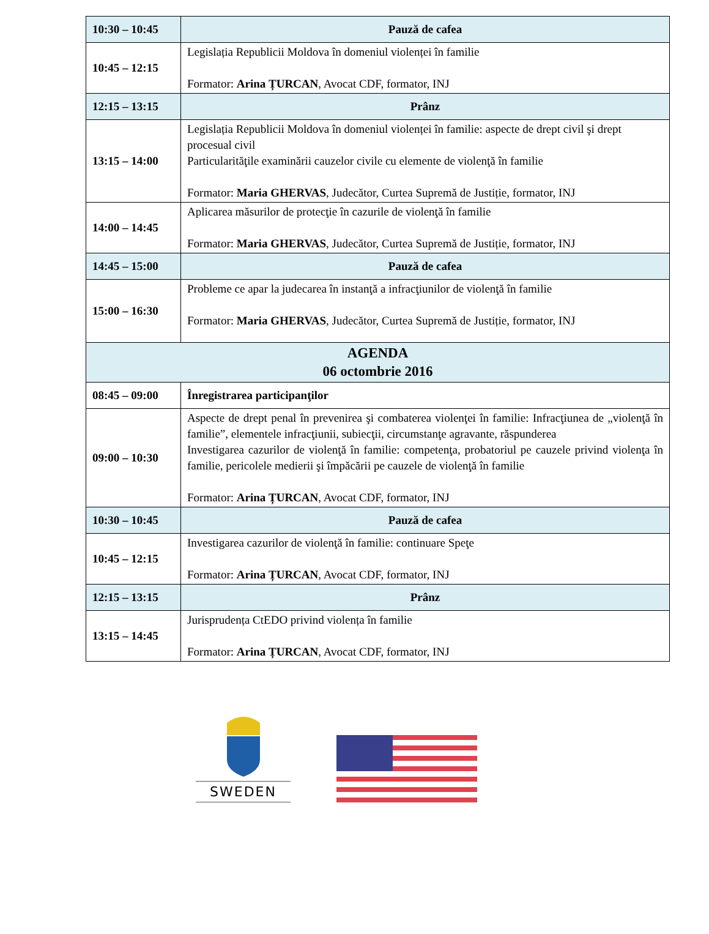| 10:30 – 10:45 | Pauză de cafea |
| 10:45 – 12:15 | Legislația Republicii Moldova în domeniul violenței în familie Formator: Arina ȚURCAN , Avocat CDF, formator, INJ |
| 12:15 – 13:15 | Prânz |
| 13:15 – 14:00 | Legislația Republicii Moldova în domeniul violenței în familie: aspecte de drept civil şi drept procesual civil Particularităţile examinării cauzelor civile cu elemente de violenţă în familie Formator: Maria GHERVAS , Judecător, Curtea Supremă de Justiție, formator, INJ |
| 14:00 – 14:45 | Aplicarea măsurilor de protecţie în cazurile de violenţă în familie Formator: Maria GHERVAS , Judecător, Curtea Supremă de Justiție, formator, INJ |
| 14:45 – 15:00 | Pauză de cafea |
| 15:00 – 16:30 | Probleme ce apar la judecarea în instanţă a infracţiunilor de violenţă în familie Formator: Maria GHERVAS , Judecător, Curtea Supremă de Justiție, formator, INJ |
| AGENDA 06 octombrie 2016 | |
| 08:45 – 09:00 | Înregistrarea participanţilor |
| 09:00 – 10:30 | Aspecte de drept penal în prevenirea şi combaterea violenţei în familie: Infracţiunea de „violenţă în familie”, elementele infracţiunii, subiecţii, circumstanţe agravante, răspunderea Investigarea cazurilor de violenţă în familie: competenţa, probatoriul pe cauzele privind violenţa în familie, pericolele medierii şi împăcării pe cauzele de violenţă în familie Formator: Arina ȚURCAN , Avocat CDF, formator, INJ |
| 10:30 – 10:45 | Pauză de cafea |
| 10:45 – 12:15 | Investigarea cazurilor de violenţă în familie: continuare Speţe Formator: Arina ȚURCAN , Avocat CDF, formator, INJ |
| 12:15 – 13:15 | Prânz |
| 13:15 – 14:45 | Jurisprudența CtEDO privind violența în familie Formator: Arina ȚURCAN , Avocat CDF, formator, INJ |
SWEDEN